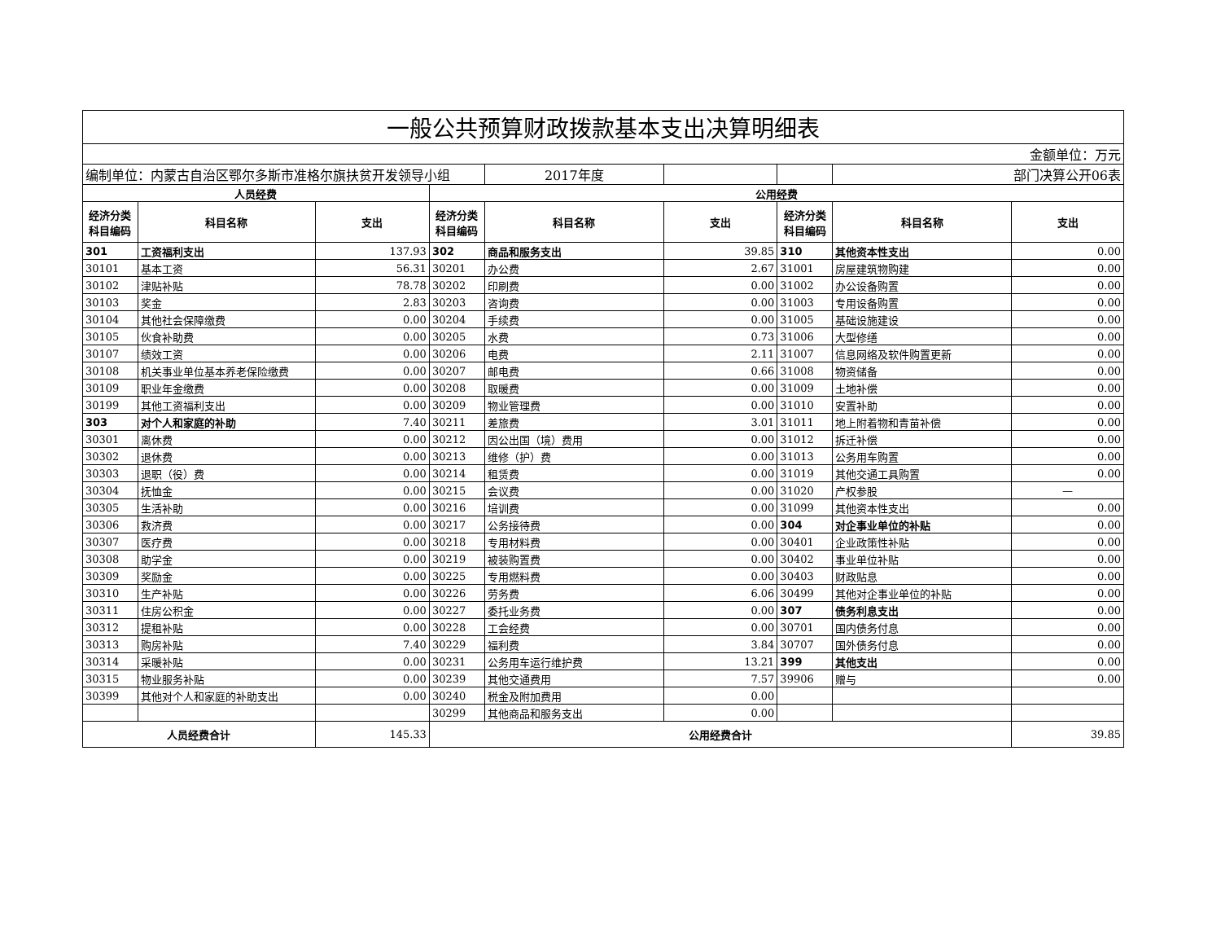| 一般公共预算财政拨款基本支出决算明细表 | | | | | | | | |
| 金额单位：万元 | | | | | | | | |
| 编制单位：内蒙古自治区鄂尔多斯市准格尔旗扶贫开发领导小组 | | | | 2017年度 | | | 部门决算公开06表 | |
| 人员经费 | | | 公用经费 | | | | | |
| 经济分类 科目编码 | 科目名称 | 支出 | 经济分类 科目编码 | 科目名称 | 支出 | 经济分类 科目编码 | 科目名称 | 支出 |
| 301 | 工资福利支出 | 137.93 | 302 | 商品和服务支出 | 39.85 | 310 | 其他资本性支出 | 0.00 |
| 30101 | 基本工资 | 56.31 | 30201 | 办公费 | 2.67 | 31001 | 房屋建筑物购建 | 0.00 |
| 30102 | 津贴补贴 | 78.78 | 30202 | 印刷费 | 0.00 | 31002 | 办公设备购置 | 0.00 |
| 30103 | 奖金 | 2.83 | 30203 | 咨询费 | 0.00 | 31003 | 专用设备购置 | 0.00 |
| 30104 | 其他社会保障缴费 | 0.00 | 30204 | 手续费 | 0.00 | 31005 | 基础设施建设 | 0.00 |
| 30105 | 伙食补助费 | 0.00 | 30205 | 水费 | 0.73 | 31006 | 大型修缮 | 0.00 |
| 30107 | 绩效工资 | 0.00 | 30206 | 电费 | 2.11 | 31007 | 信息网络及软件购置更新 | 0.00 |
| 30108 | 机关事业单位基本养老保险缴费 | 0.00 | 30207 | 邮电费 | 0.66 | 31008 | 物资储备 | 0.00 |
| 30109 | 职业年金缴费 | 0.00 | 30208 | 取暖费 | 0.00 | 31009 | 土地补偿 | 0.00 |
| 30199 | 其他工资福利支出 | 0.00 | 30209 | 物业管理费 | 0.00 | 31010 | 安置补助 | 0.00 |
| 303 | 对个人和家庭的补助 | 7.40 | 30211 | 差旅费 | 3.01 | 31011 | 地上附着物和青苗补偿 | 0.00 |
| 30301 | 离休费 | 0.00 | 30212 | 因公出国（境）费用 | 0.00 | 31012 | 拆迁补偿 | 0.00 |
| 30302 | 退休费 | 0.00 | 30213 | 维修（护）费 | 0.00 | 31013 | 公务用车购置 | 0.00 |
| 30303 | 退职（役）费 | 0.00 | 30214 | 租赁费 | 0.00 | 31019 | 其他交通工具购置 | 0.00 |
| 30304 | 抚恤金 | 0.00 | 30215 | 会议费 | 0.00 | 31020 | 产权参股 | — |
| 30305 | 生活补助 | 0.00 | 30216 | 培训费 | 0.00 | 31099 | 其他资本性支出 | 0.00 |
| 30306 | 救济费 | 0.00 | 30217 | 公务接待费 | 0.00 | 304 | 对企事业单位的补贴 | 0.00 |
| 30307 | 医疗费 | 0.00 | 30218 | 专用材料费 | 0.00 | 30401 | 企业政策性补贴 | 0.00 |
| 30308 | 助学金 | 0.00 | 30219 | 被装购置费 | 0.00 | 30402 | 事业单位补贴 | 0.00 |
| 30309 | 奖励金 | 0.00 | 30225 | 专用燃料费 | 0.00 | 30403 | 财政贴息 | 0.00 |
| 30310 | 生产补贴 | 0.00 | 30226 | 劳务费 | 6.06 | 30499 | 其他对企事业单位的补贴 | 0.00 |
| 30311 | 住房公积金 | 0.00 | 30227 | 委托业务费 | 0.00 | 307 | 债务利息支出 | 0.00 |
| 30312 | 提租补贴 | 0.00 | 30228 | 工会经费 | 0.00 | 30701 | 国内债务付息 | 0.00 |
| 30313 | 购房补贴 | 7.40 | 30229 | 福利费 | 3.84 | 30707 | 国外债务付息 | 0.00 |
| 30314 | 采暖补贴 | 0.00 | 30231 | 公务用车运行维护费 | 13.21 | 399 | 其他支出 | 0.00 |
| 30315 | 物业服务补贴 | 0.00 | 30239 | 其他交通费用 | 7.57 | 39906 | 赠与 | 0.00 |
| 30399 | 其他对个人和家庭的补助支出 | 0.00 | 30240 | 税金及附加费用 | 0.00 | | | |
| | | | 30299 | 其他商品和服务支出 | 0.00 | | | |
| 人员经费合计 | | 145.33 | 公用经费合计 | | | | | 39.85 |